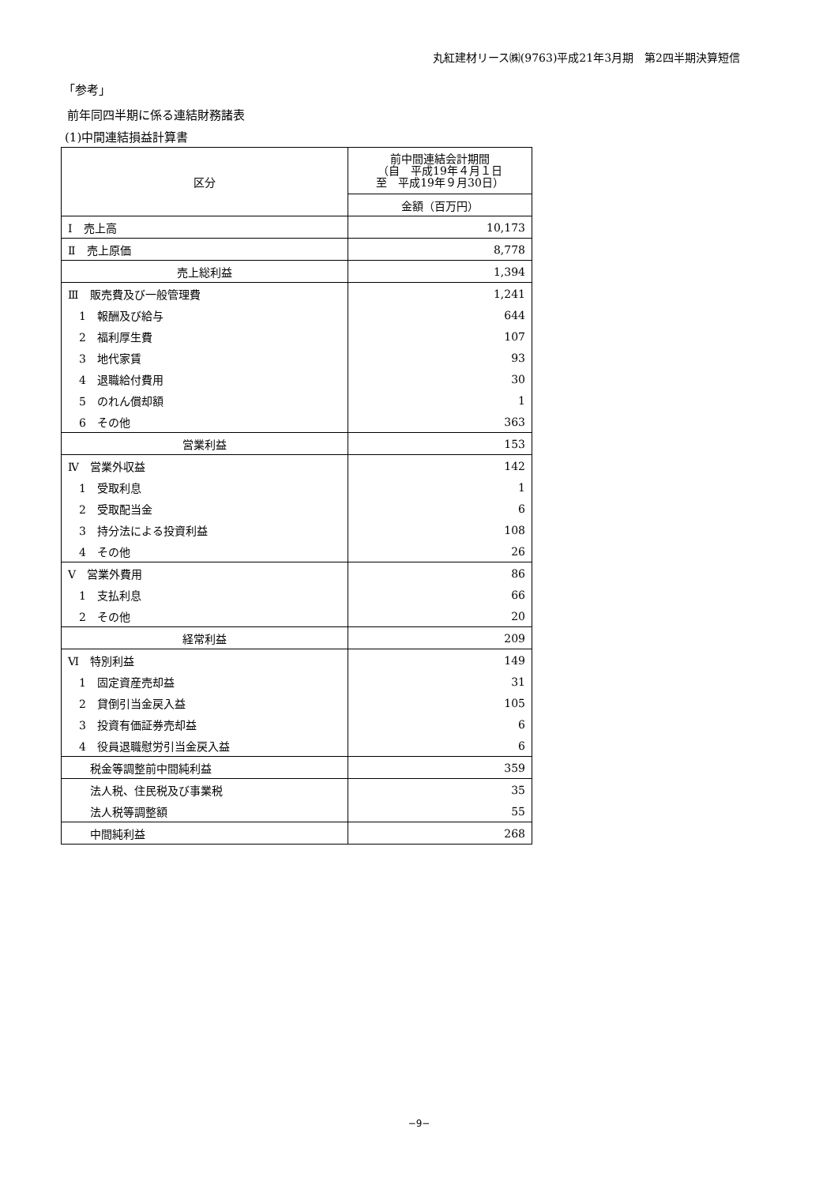丸紅建材リース㈱(9763)平成21年3月期　第2四半期決算短信
「参考」
前年同四半期に係る連結財務諸表
(1)中間連結損益計算書
| 区分 | 前中間連結会計期間 （自 平成19年４月１日 至 平成19年９月30日） |
| --- | --- |
| | 金額（百万円） |
| Ⅰ 売上高 | 10,173 |
| Ⅱ 売上原価 | 8,778 |
| 売上総利益 | 1,394 |
| Ⅲ 販売費及び一般管理費 | 1,241 |
| 1 報酬及び給与 | 644 |
| 2 福利厚生費 | 107 |
| 3 地代家賃 | 93 |
| 4 退職給付費用 | 30 |
| 5 のれん償却額 | 1 |
| 6 その他 | 363 |
| 営業利益 | 153 |
| Ⅳ 営業外収益 | 142 |
| 1 受取利息 | 1 |
| 2 受取配当金 | 6 |
| 3 持分法による投資利益 | 108 |
| 4 その他 | 26 |
| Ⅴ 営業外費用 | 86 |
| 1 支払利息 | 66 |
| 2 その他 | 20 |
| 経常利益 | 209 |
| Ⅵ 特別利益 | 149 |
| 1 固定資産売却益 | 31 |
| 2 貸倒引当金戻入益 | 105 |
| 3 投資有価証券売却益 | 6 |
| 4 役員退職慰労引当金戻入益 | 6 |
| 税金等調整前中間純利益 | 359 |
| 法人税、住民税及び事業税 | 35 |
| 法人税等調整額 | 55 |
| 中間純利益 | 268 |
−9−